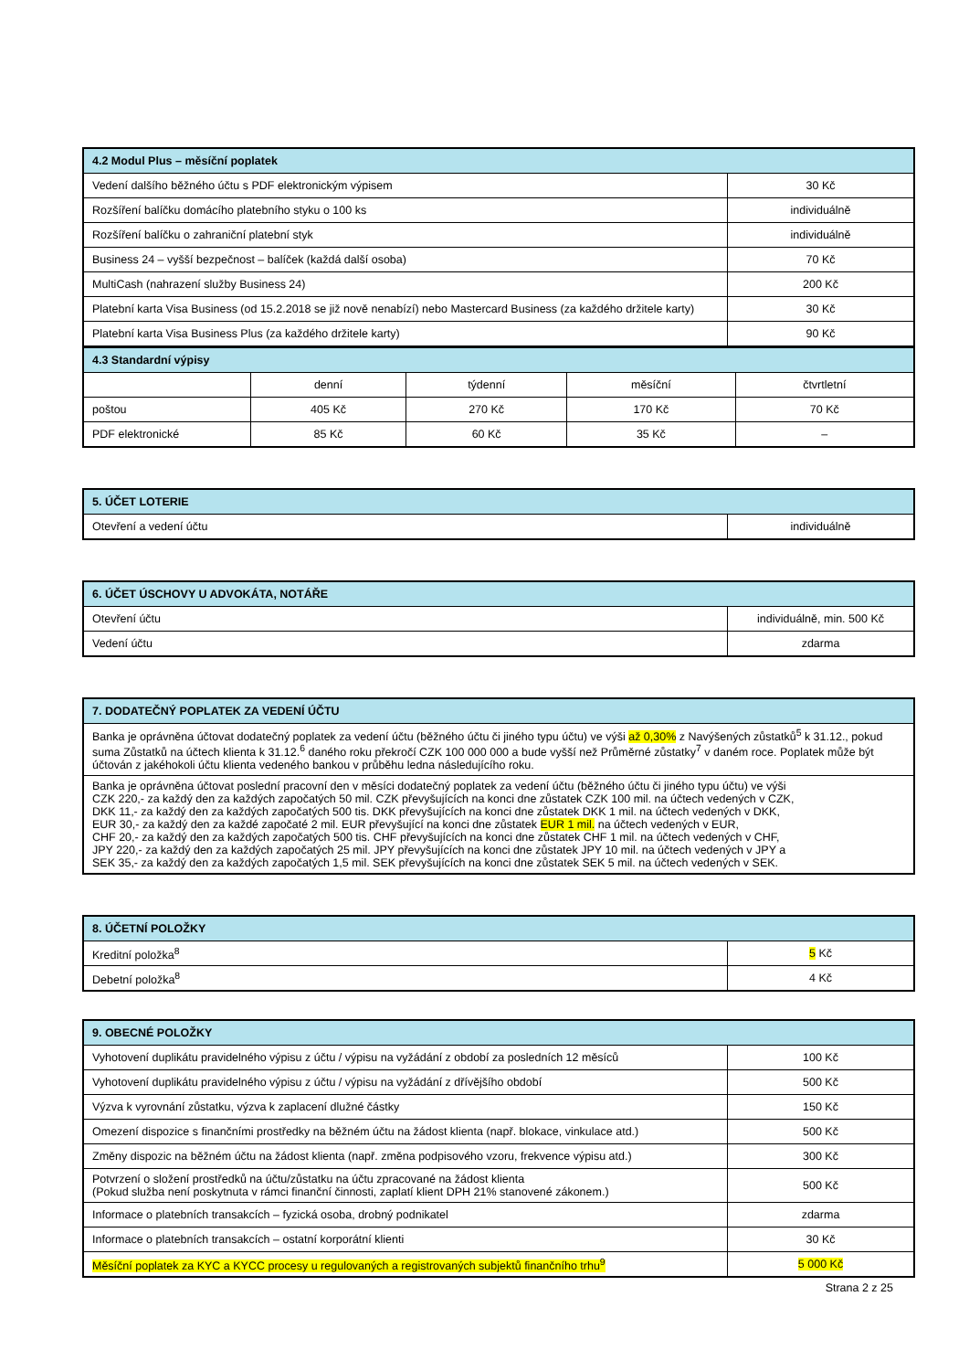| 4.2 Modul Plus – měsíční poplatek | |
| --- | --- |
| Vedení dalšího běžného účtu s PDF elektronickým výpisem | 30 Kč |
| Rozšíření balíčku domácího platebního styku o 100 ks | individuálně |
| Rozšíření balíčku o zahraniční platební styk | individuálně |
| Business 24 – vyšší bezpečnost – balíček (každá další osoba) | 70 Kč |
| MultiCash (nahrazení služby Business 24) | 200 Kč |
| Platební karta Visa Business (od 15.2.2018 se již nově nenabízí) nebo Mastercard Business (za každého držitele karty) | 30 Kč |
| Platební karta Visa Business Plus (za každého držitele karty) | 90 Kč |
| 4.3 Standardní výpisy | | | | |
| --- | --- | --- | --- | --- |
| | denní | týdenní | měsíční | čtvrtletní |
| poštou | 405 Kč | 270 Kč | 170 Kč | 70 Kč |
| PDF elektronické | 85 Kč | 60 Kč | 35 Kč | – |
| 5. ÚČET LOTERIE | |
| --- | --- |
| Otevření a vedení účtu | individuálně |
| 6. ÚČET ÚSCHOVY U ADVOKÁTA, NOTÁŘE | |
| --- | --- |
| Otevření účtu | individuálně, min. 500 Kč |
| Vedení účtu | zdarma |
| 7. DODATEČNÝ POPLATEK ZA VEDENÍ ÚČTU |
| --- |
| Banka je oprávněna účtovat dodatečný poplatek za vedení účtu (běžného účtu či jiného typu účtu) ve výši až 0,30% z Navýšených zůstatků<sup>5</sup> k 31.12., pokud suma Zůstatků na účtech klienta k 31.12.<sup>6</sup> daného roku překročí CZK 100 000 000 a bude vyšší než Průměrné zůstatky<sup>7</sup> v daném roce. Poplatek může být účtován z jakéhokoli účtu klienta vedeného bankou v průběhu ledna následujícího roku. |
| Banka je oprávněna účtovat poslední pracovní den v měsíci dodatečný poplatek za vedení účtu (běžného účtu či jiného typu účtu) ve výši CZK 220,- za každý den za každých započatých 50 mil. CZK převyšujících na konci dne zůstatek CZK 100 mil. na účtech vedených v CZK, DKK 11,- za každý den za každých započatých 500 tis. DKK převyšujících na konci dne zůstatek DKK 1 mil. na účtech vedených v DKK, EUR 30,- za každý den za každé započaté 2 mil. EUR převyšující na konci dne zůstatek EUR 1 mil. na účtech vedených v EUR, CHF 20,- za každý den za každých započatých 500 tis. CHF převyšujících na konci dne zůstatek CHF 1 mil. na účtech vedených v CHF, JPY 220,- za každý den za každých započatých 25 mil. JPY převyšujících na konci dne zůstatek JPY 10 mil. na účtech vedených v JPY a SEK 35,- za každý den za každých započatých 1,5 mil. SEK převyšujících na konci dne zůstatek SEK 5 mil. na účtech vedených v SEK. |
| 8. ÚČETNÍ POLOŽKY | |
| --- | --- |
| Kreditní položka<sup>8</sup> | 5 Kč |
| Debetní položka<sup>8</sup> | 4 Kč |
| 9. OBECNÉ POLOŽKY | |
| --- | --- |
| Vyhotovení duplikátu pravidelného výpisu z účtu / výpisu na vyžádání z období za posledních 12 měsíců | 100 Kč |
| Vyhotovení duplikátu pravidelného výpisu z účtu / výpisu na vyžádání z dřívějšího období | 500 Kč |
| Výzva k vyrovnání zůstatku, výzva k zaplacení dlužné částky | 150 Kč |
| Omezení dispozice s finančními prostředky na běžném účtu na žádost klienta (např. blokace, vinkulace atd.) | 500 Kč |
| Změny dispozic na běžném účtu na žádost klienta (např. změna podpisového vzoru, frekvence výpisu atd.) | 300 Kč |
| Potvrzení o složení prostředků na účtu/zůstatku na účtu zpracované na žádost klienta (Pokud služba není poskytnuta v rámci finanční činnosti, zaplatí klient DPH 21% stanovené zákonem.) | 500 Kč |
| Informace o platebních transakcích – fyzická osoba, drobný podnikatel | zdarma |
| Informace o platebních transakcích – ostatní korporátní klienti | 30 Kč |
| Měsíční poplatek za KYC a KYCC procesy u regulovaných a registrovaných subjektů finančního trhu<sup>9</sup> | 5 000 Kč |
Strana 2 z 25